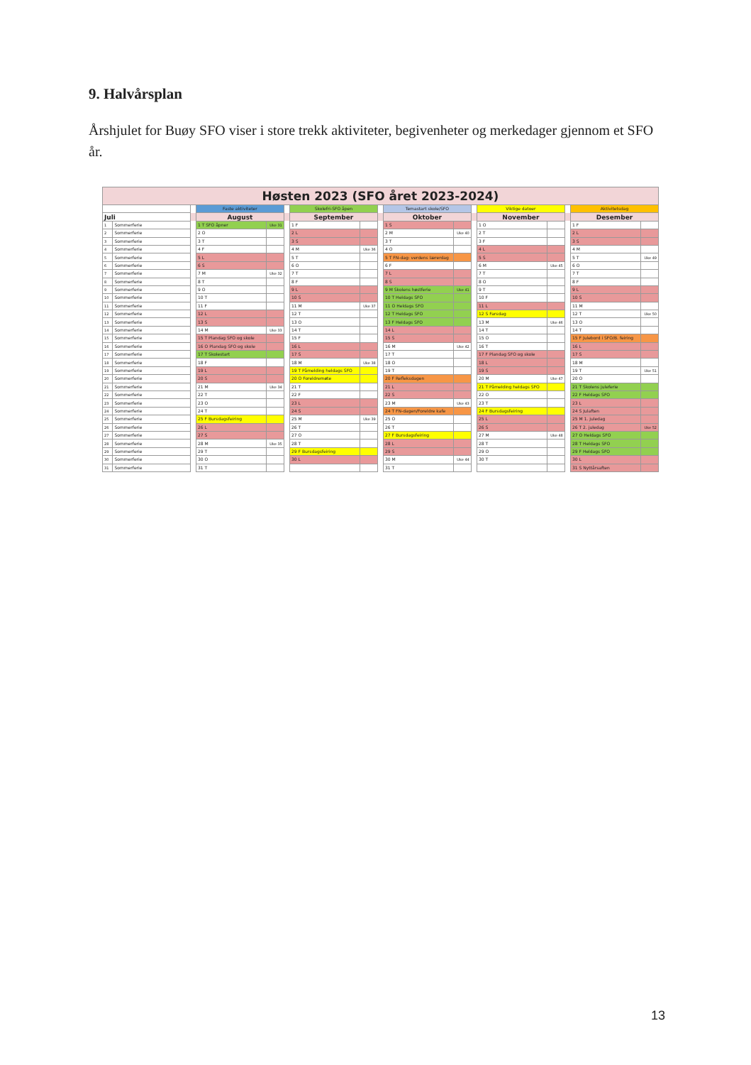9. Halvårsplan
Årshjulet for Buøy SFO viser i store trekk aktiviteter, begivenheter og merkedager gjennom et SFO år.
| Høsten 2023 (SFO året 2023-2024) | | | | | | | | | | | | | | | | |
| --- | --- | --- | --- | --- | --- | --- | --- | --- | --- | --- | --- | --- | --- | --- | --- | --- |
| | | | Faste aktiviteter | | | Skolefri-SFO åpen | | | Temastart skole/SFO | | | Viktige datoer | | | Aktivitetsdag | |
| Juli | | | August | | | September | | | Oktober | | | November | | | Desember | |
| 1 | Sommerferie | | 1 T SFO åpner | Uke 31 | | 1 F | | | 1 S | | | 1 O | | | 1 F | |
| 2 | Sommerferie | | 2 O | | | 2 L | | | 2 M | Uke 40 | | 2 T | | | 2 L | |
| 3 | Sommerferie | | 3 T | | | 3 S | | | 3 T | | | 3 F | | | 3 S | |
| 4 | Sommerferie | | 4 F | | | 4 M | Uke 36 | | 4 O | | | 4 L | | | 4 M | |
| 5 | Sommerferie | | 5 L | | | 5 T | | | 5 T FN-dag: verdens lærerdag | | | 5 S | | | 5 T | Uke 49 |
| 6 | Sommerferie | | 6 S | | | 6 O | | | 6 F | | | 6 M | Uke 45 | | 6 O | |
| 7 | Sommerferie | | 7 M | Uke 32 | | 7 T | | | 7 L | | | 7 T | | | 7 T | |
| 8 | Sommerferie | | 8 T | | | 8 F | | | 8 S | | | 8 O | | | 8 F | |
| 9 | Sommerferie | | 9 O | | | 9 L | | | 9 M Skolens høstferie | Uke 41 | | 9 T | | | 9 L | |
| 10 | Sommerferie | | 10 T | | | 10 S | | | 10 T Heldags SFO | | | 10 F | | | 10 S | |
| 11 | Sommerferie | | 11 F | | | 11 M | Uke 37 | | 11 O Heldags SFO | | | 11 L | | | 11 M | |
| 12 | Sommerferie | | 12 L | | | 12 T | | | 12 T Heldags SFO | | | 12 S Farsdag | | | 12 T | Uke 50 |
| 13 | Sommerferie | | 13 S | | | 13 O | | | 13 F Heldags SFO | | | 13 M | Uke 46 | | 13 O | |
| 14 | Sommerferie | | 14 M | Uke 33 | | 14 T | | | 14 L | | | 14 T | | | 14 T | |
| 15 | Sommerferie | | 15 T Plandag SFO og skole | | | 15 F | | | 15 S | | | 15 O | | | 15 F Julebord i SFO/B. feiring | |
| 16 | Sommerferie | | 16 O Plandag SFO og skole | | | 16 L | | | 16 M | Uke 42 | | 16 T | | | 16 L | |
| 17 | Sommerferie | | 17 T Skolestart | | | 17 S | | | 17 T | | | 17 F Plandag SFO og skole | | | 17 S | |
| 18 | Sommerferie | | 18 F | | | 18 M | Uke 38 | | 18 O | | | 18 L | | | 18 M | |
| 19 | Sommerferie | | 19 L | | | 19 T Påmelding heldags SFO | | | 19 T | | | 19 S | | | 19 T | Uke 51 |
| 20 | Sommerferie | | 20 S | | | 20 O Foreldremøte | | | 20 F Refleksdagen | | | 20 M | Uke 47 | | 20 O | |
| 21 | Sommerferie | | 21 M | Uke 34 | | 21 T | | | 21 L | | | 21 T Påmelding heldags SFO | | | 21 T Skolens juleferie | |
| 22 | Sommerferie | | 22 T | | | 22 F | | | 22 S | | | 22 O | | | 22 F Heldags SFO | |
| 23 | Sommerferie | | 23 O | | | 23 L | | | 23 M | Uke 43 | | 23 T | | | 23 L | |
| 24 | Sommerferie | | 24 T | | | 24 S | | | 24 T FN-dagen/Foreldre kafe | | | 24 F Bursdagsfeiring | | | 24 S Julaften | |
| 25 | Sommerferie | | 25 F Bursdagsfeiring | | | 25 M | Uke 39 | | 25 O | | | 25 L | | | 25 M 1. juledag | |
| 26 | Sommerferie | | 26 L | | | 26 T | | | 26 T | | | 26 S | | | 26 T 2. juledag | Uke 52 |
| 27 | Sommerferie | | 27 S | | | 27 O | | | 27 F Bursdagsfeiring | | | 27 M | Uke 48 | | 27 O Heldags SFO | |
| 28 | Sommerferie | | 28 M | Uke 35 | | 28 T | | | 28 L | | | 28 T | | | 28 T Heldags SFO | |
| 29 | Sommerferie | | 29 T | | | 29 F Bursdagsfeiring | | | 29 S | | | 29 O | | | 29 F Heldags SFO | |
| 30 | Sommerferie | | 30 O | | | 30 L | | | 30 M | Uke 44 | | 30 T | | | 30 L | |
| 31 | Sommerferie | | 31 T | | | | | | 31 T | | | | | | 31 S Nyttårsaften | |
13